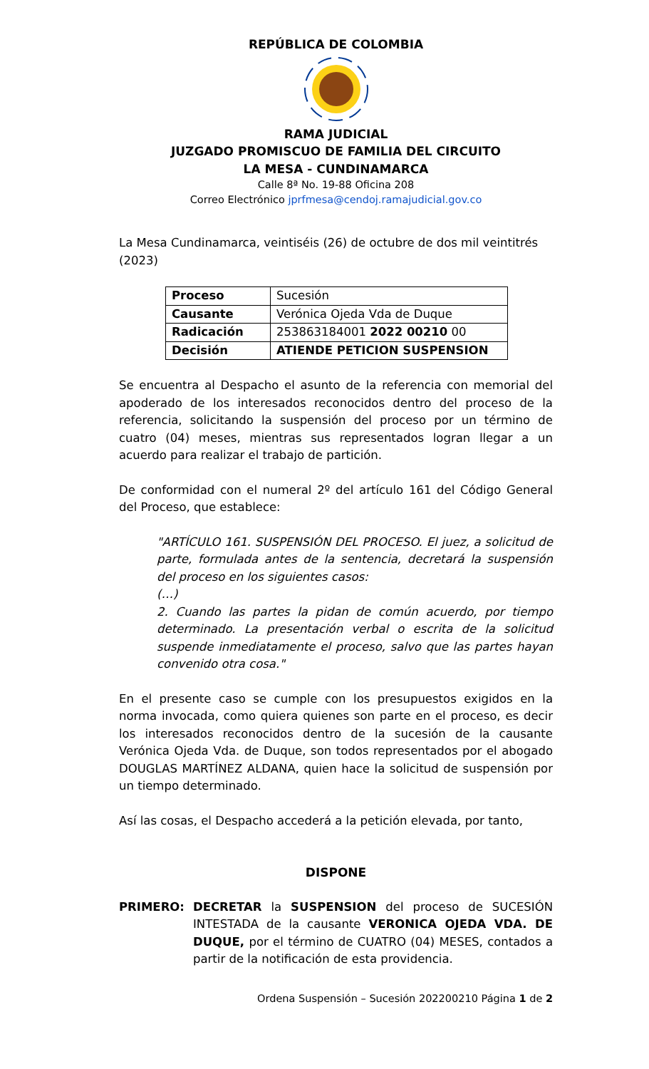REPÚBLICA DE COLOMBIA
RAMA JUDICIAL
JUZGADO PROMISCUO DE FAMILIA DEL CIRCUITO
LA MESA - CUNDINAMARCA
Calle 8ª No. 19-88 Oficina 208
Correo Electrónico jprfmesa@cendoj.ramajudicial.gov.co
La Mesa Cundinamarca, veintiséis (26) de octubre de dos mil veintitrés (2023)
| Proceso | Sucesión |
| Causante | Verónica Ojeda Vda de Duque |
| Radicación | 253863184001 2022 00210 00 |
| Decisión | ATIENDE PETICION SUSPENSION |
Se encuentra al Despacho el asunto de la referencia con memorial del apoderado de los interesados reconocidos dentro del proceso de la referencia, solicitando la suspensión del proceso por un término de cuatro (04) meses, mientras sus representados logran llegar a un acuerdo para realizar el trabajo de partición.
De conformidad con el numeral 2º del artículo 161 del Código General del Proceso, que establece:
"ARTÍCULO 161. SUSPENSIÓN DEL PROCESO. El juez, a solicitud de parte, formulada antes de la sentencia, decretará la suspensión del proceso en los siguientes casos:
(…)
2. Cuando las partes la pidan de común acuerdo, por tiempo determinado. La presentación verbal o escrita de la solicitud suspende inmediatamente el proceso, salvo que las partes hayan convenido otra cosa."
En el presente caso se cumple con los presupuestos exigidos en la norma invocada, como quiera quienes son parte en el proceso, es decir los interesados reconocidos dentro de la sucesión de la causante Verónica Ojeda Vda. de Duque, son todos representados por el abogado DOUGLAS MARTÍNEZ ALDANA, quien hace la solicitud de suspensión por un tiempo determinado.
Así las cosas, el Despacho accederá a la petición elevada, por tanto,
DISPONE
PRIMERO: DECRETAR la SUSPENSION del proceso de SUCESIÓN INTESTADA de la causante VERONICA OJEDA VDA. DE DUQUE, por el término de CUATRO (04) MESES, contados a partir de la notificación de esta providencia.
Ordena Suspensión – Sucesión 202200210 Página 1 de 2